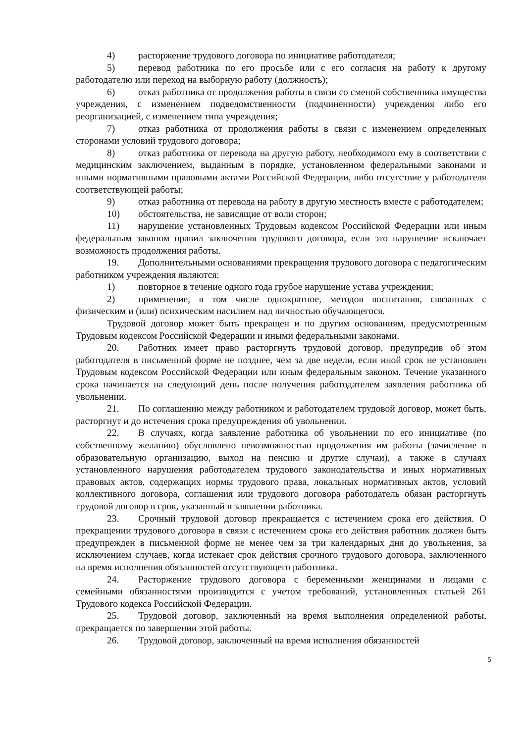4) расторжение трудового договора по инициативе работодателя;
5) перевод работника по его просьбе или с его согласия на работу к другому работодателю или переход на выборную работу (должность);
6) отказ работника от продолжения работы в связи со сменой собственника имущества учреждения, с изменением подведомственности (подчиненности) учреждения либо его реорганизацией, с изменением типа учреждения;
7) отказ работника от продолжения работы в связи с изменением определенных сторонами условий трудового договора;
8) отказ работника от перевода на другую работу, необходимого ему в соответствии с медицинским заключением, выданным в порядке, установленном федеральными законами и иными нормативными правовыми актами Российской Федерации, либо отсутствие у работодателя соответствующей работы;
9) отказ работника от перевода на работу в другую местность вместе с работодателем;
10) обстоятельства, не зависящие от воли сторон;
11) нарушение установленных Трудовым кодексом Российской Федерации или иным федеральным законом правил заключения трудового договора, если это нарушение исключает возможность продолжения работы.
19. Дополнительными основаниями прекращения трудового договора с педагогическим работником учреждения являются:
1) повторное в течение одного года грубое нарушение устава учреждения;
2) применение, в том числе однократное, методов воспитания, связанных с физическим и (или) психическим насилием над личностью обучающегося.
Трудовой договор может быть прекращен и по другим основаниям, предусмотренным Трудовым кодексом Российской Федерации и иными федеральными законами.
20. Работник имеет право расторгнуть трудовой договор, предупредив об этом работодателя в письменной форме не позднее, чем за две недели, если иной срок не установлен Трудовым кодексом Российской Федерации или иным федеральным законом. Течение указанного срока начинается на следующий день после получения работодателем заявления работника об увольнении.
21. По соглашению между работником и работодателем трудовой договор, может быть, расторгнут и до истечения срока предупреждения об увольнении.
22. В случаях, когда заявление работника об увольнении по его инициативе (по собственному желанию) обусловлено невозможностью продолжения им работы (зачисление в образовательную организацию, выход на пенсию и другие случаи), а также в случаях установленного нарушения работодателем трудового законодательства и иных нормативных правовых актов, содержащих нормы трудового права, локальных нормативных актов, условий коллективного договора, соглашения или трудового договора работодатель обязан расторгнуть трудовой договор в срок, указанный в заявлении работника.
23. Срочный трудовой договор прекращается с истечением срока его действия. О прекращении трудового договора в связи с истечением срока его действия работник должен быть предупрежден в письменной форме не менее чем за три календарных дня до увольнения, за исключением случаев, когда истекает срок действия срочного трудового договора, заключенного на время исполнения обязанностей отсутствующего работника.
24. Расторжение трудового договора с беременными женщинами и лицами с семейными обязанностями производится с учетом требований, установленных статьей 261 Трудового кодекса Российской Федерации.
25. Трудовой договор, заключенный на время выполнения определенной работы, прекращается по завершении этой работы.
26. Трудовой договор, заключенный на время исполнения обязанностей
5